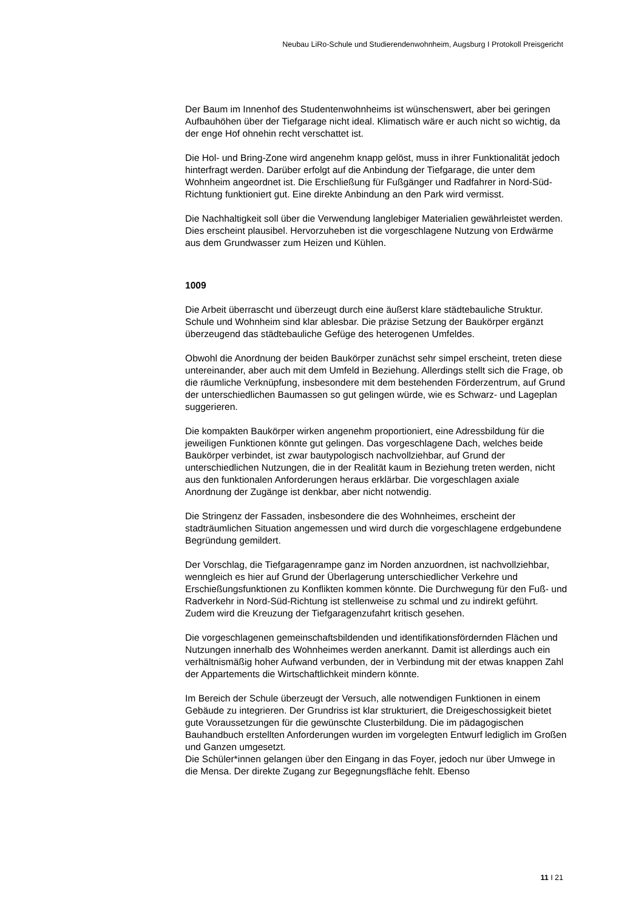Neubau LiRo-Schule und Studierendenwohnheim, Augsburg I Protokoll Preisgericht
Der Baum im Innenhof des Studentenwohnheims ist wünschenswert, aber bei geringen Aufbauhöhen über der Tiefgarage nicht ideal. Klimatisch wäre er auch nicht so wichtig, da der enge Hof ohnehin recht verschattet ist.
Die Hol- und Bring-Zone wird angenehm knapp gelöst, muss in ihrer Funktiona­lität jedoch hinterfragt werden. Darüber erfolgt auf die Anbindung der Tiefga­rage, die unter dem Wohnheim angeordnet ist. Die Erschließung für Fußgänger und Radfahrer in Nord-Süd-Richtung funktioniert gut. Eine direkte Anbindung an den Park wird vermisst.
Die Nachhaltigkeit soll über die Verwendung langlebiger Materialien gewährleis­tet werden. Dies erscheint plausibel. Hervorzuheben ist die vorgeschlagene Nutzung von Erdwärme aus dem Grundwasser zum Heizen und Kühlen.
1009
Die Arbeit überrascht und überzeugt durch eine äußerst klare städtebauliche Struktur. Schule und Wohnheim sind klar ablesbar. Die präzise Setzung der Baukörper ergänzt überzeugend das städtebauliche Gefüge des heterogenen Umfeldes.
Obwohl die Anordnung der beiden Baukörper zunächst sehr simpel erscheint, treten diese untereinander, aber auch mit dem Umfeld in Beziehung. Allerdings stellt sich die Frage, ob die räumliche Verknüpfung, insbesondere mit dem be­stehenden Förderzentrum, auf Grund der unterschiedlichen Baumassen so gut gelingen würde, wie es Schwarz- und Lageplan suggerieren.
Die kompakten Baukörper wirken angenehm proportioniert, eine Adressbildung für die jeweiligen Funktionen könnte gut gelingen. Das vorgeschlagene Dach, welches beide Baukörper verbindet, ist zwar bautypologisch nachvollziehbar, auf Grund der unterschiedlichen Nutzungen, die in der Realität kaum in Bezie­hung treten werden, nicht aus den funktionalen Anforderungen heraus erklär­bar. Die vorgeschlagen axiale Anordnung der Zugänge ist denkbar, aber nicht notwendig.
Die Stringenz der Fassaden, insbesondere die des Wohnheimes, erscheint der stadträumlichen Situation angemessen und wird durch die vorgeschlagene erd­gebundene Begründung gemildert.
Der Vorschlag, die Tiefgaragenrampe ganz im Norden anzuordnen, ist nachvoll­ziehbar, wenngleich es hier auf Grund der Überlagerung unterschiedlicher Ver­kehre und Erschießungsfunktionen zu Konflikten kommen könnte. Die Durch­wegung für den Fuß- und Radverkehr in Nord-Süd-Richtung ist stellenweise zu schmal und zu indirekt geführt. Zudem wird die Kreuzung der Tiefgaragenzu­fahrt kritisch gesehen.
Die vorgeschlagenen gemeinschaftsbildenden und identifikationsfördernden Flächen und Nutzungen innerhalb des Wohnheimes werden anerkannt. Damit ist allerdings auch ein verhältnismäßig hoher Aufwand verbunden, der in Ver­bindung mit der etwas knappen Zahl der Appartements die Wirtschaftlichkeit mindern könnte.
Im Bereich der Schule überzeugt der Versuch, alle notwendigen Funktionen in einem Gebäude zu integrieren. Der Grundriss ist klar strukturiert, die Dreige­schossigkeit bietet gute Voraussetzungen für die gewünschte Clusterbildung. Die im pädagogischen Bauhandbuch erstellten Anforderungen wurden im vor­gelegten Entwurf lediglich im Großen und Ganzen umgesetzt.
Die Schüler*innen gelangen über den Eingang in das Foyer, jedoch nur über Umwege in die Mensa. Der direkte Zugang zur Begegnungsfläche fehlt. Ebenso
11 I 21